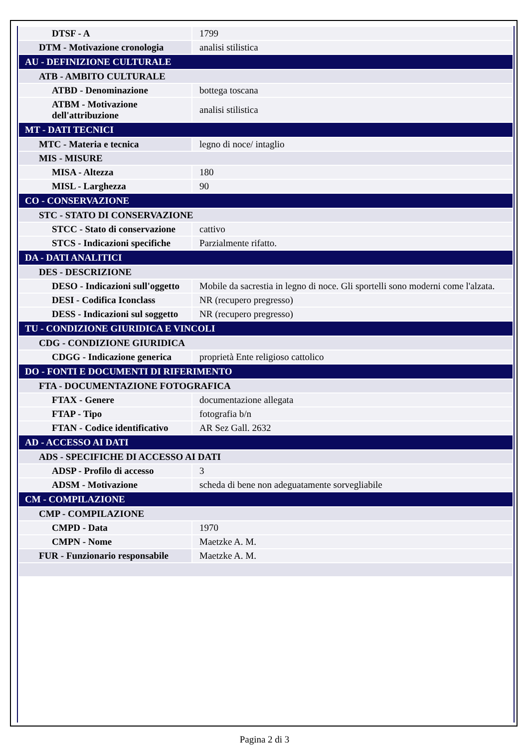| DTSF - A | 1799 |
| DTM - Motivazione cronologia | analisi stilistica |
| AU - DEFINIZIONE CULTURALE | |
| ATB - AMBITO CULTURALE | |
| ATBD - Denominazione | bottega toscana |
| ATBM - Motivazione dell'attribuzione | analisi stilistica |
| MT - DATI TECNICI | |
| MTC - Materia e tecnica | legno di noce/ intaglio |
| MIS - MISURE | |
| MISA - Altezza | 180 |
| MISL - Larghezza | 90 |
| CO - CONSERVAZIONE | |
| STC - STATO DI CONSERVAZIONE | |
| STCC - Stato di conservazione | cattivo |
| STCS - Indicazioni specifiche | Parzialmente rifatto. |
| DA - DATI ANALITICI | |
| DES - DESCRIZIONE | |
| DESO - Indicazioni sull'oggetto | Mobile da sacrestia in legno di noce. Gli sportelli sono moderni come l'alzata. |
| DESI - Codifica Iconclass | NR (recupero pregresso) |
| DESS - Indicazioni sul soggetto | NR (recupero pregresso) |
| TU - CONDIZIONE GIURIDICA E VINCOLI | |
| CDG - CONDIZIONE GIURIDICA | |
| CDGG - Indicazione generica | proprietà Ente religioso cattolico |
| DO - FONTI E DOCUMENTI DI RIFERIMENTO | |
| FTA - DOCUMENTAZIONE FOTOGRAFICA | |
| FTAX - Genere | documentazione allegata |
| FTAP - Tipo | fotografia b/n |
| FTAN - Codice identificativo | AR Sez Gall. 2632 |
| AD - ACCESSO AI DATI | |
| ADS - SPECIFICHE DI ACCESSO AI DATI | |
| ADSP - Profilo di accesso | 3 |
| ADSM - Motivazione | scheda di bene non adeguatamente sorvegliabile |
| CM - COMPILAZIONE | |
| CMP - COMPILAZIONE | |
| CMPD - Data | 1970 |
| CMPN - Nome | Maetzke A. M. |
| FUR - Funzionario responsabile | Maetzke A. M. |
Pagina 2 di 3